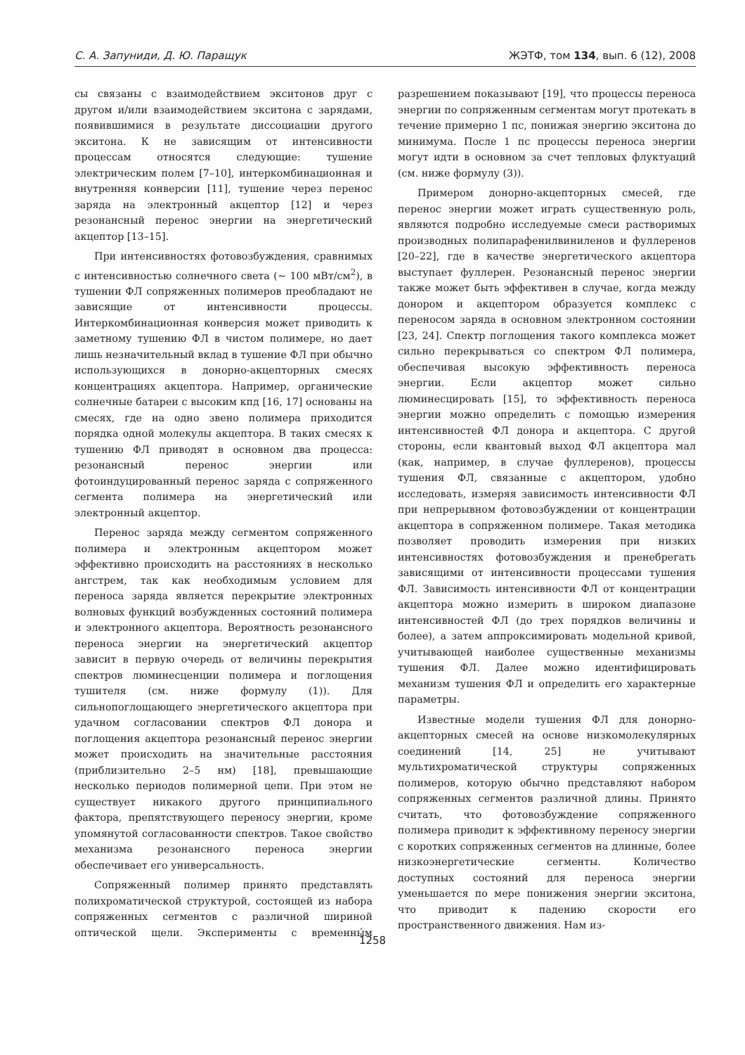С. А. Запуниди, Д. Ю. Паращук ЖЭТФ, том 134, вып. 6 (12), 2008
сы связаны с взаимодействием экситонов друг с другом и/или взаимодействием экситона с зарядами, появившимися в результате диссоциации другого экситона. К не зависящим от интенсивности процессам относятся следующие: тушение электрическим полем [7–10], интеркомбинационная и внутренняя конверсии [11], тушение через перенос заряда на электронный акцептор [12] и через резонансный перенос энергии на энергетический акцептор [13–15].
При интенсивностях фотовозбуждения, сравнимых с интенсивностью солнечного света (∼ 100 мВт/см<sup>2</sup>), в тушении ФЛ сопряженных полимеров преобладают не зависящие от интенсивности процессы. Интеркомбинационная конверсия может приводить к заметному тушению ФЛ в чистом полимере, но дает лишь незначительный вклад в тушение ФЛ при обычно использующихся в донорно-акцепторных смесях концентрациях акцептора. Например, органические солнечные батареи с высоким кпд [16, 17] основаны на смесях, где на одно звено полимера приходится порядка одной молекулы акцептора. В таких смесях к тушению ФЛ приводят в основном два процесса: резонансный перенос энергии или фотоиндуцированный перенос заряда с сопряженного сегмента полимера на энергетический или электронный акцептор.
Перенос заряда между сегментом сопряженного полимера и электронным акцептором может эффективно происходить на расстояниях в несколько ангстрем, так как необходимым условием для переноса заряда является перекрытие электронных волновых функций возбужденных состояний полимера и электронного акцептора. Вероятность резонансного переноса энергии на энергетический акцептор зависит в первую очередь от величины перекрытия спектров люминесценции полимера и поглощения тушителя (см. ниже формулу (1)). Для сильнопоглощающего энергетического акцептора при удачном согласовании спектров ФЛ донора и поглощения акцептора резонансный перенос энергии может происходить на значительные расстояния (приблизительно 2–5 нм) [18], превышающие несколько периодов полимерной цепи. При этом не существует никакого другого принципиального фактора, препятствующего переносу энергии, кроме упомянутой согласованности спектров. Такое свойство механизма резонансного переноса энергии обеспечивает его универсальность.
Сопряженный полимер принято представлять полихроматической структурой, состоящей из набора сопряженных сегментов с различной шириной оптической щели. Эксперименты с временны́м разрешением показывают [19], что процессы переноса энергии по сопряженным сегментам могут протекать в течение примерно 1 пс, понижая энергию экситона до минимума. После 1 пс процессы переноса энергии могут идти в основном за счет тепловых флуктуаций (см. ниже формулу (3)).
Примером донорно-акцепторных смесей, где перенос энергии может играть существенную роль, являются подробно исследуемые смеси растворимых производных полипарафенилвиниленов и фуллеренов [20–22], где в качестве энергетического акцептора выступает фуллерен. Резонансный перенос энергии также может быть эффективен в случае, когда между донором и акцептором образуется комплекс с переносом заряда в основном электронном состоянии [23, 24]. Спектр поглощения такого комплекса может сильно перекрываться со спектром ФЛ полимера, обеспечивая высокую эффективность переноса энергии. Если акцептор может сильно люминесцировать [15], то эффективность переноса энергии можно определить с помощью измерения интенсивностей ФЛ донора и акцептора. С другой стороны, если квантовый выход ФЛ акцептора мал (как, например, в случае фуллеренов), процессы тушения ФЛ, связанные с акцептором, удобно исследовать, измеряя зависимость интенсивности ФЛ при непрерывном фотовозбуждении от концентрации акцептора в сопряженном полимере. Такая методика позволяет проводить измерения при низких интенсивностях фотовозбуждения и пренебрегать зависящими от интенсивности процессами тушения ФЛ. Зависимость интенсивности ФЛ от концентрации акцептора можно измерить в широком диапазоне интенсивностей ФЛ (до трех порядков величины и более), а затем аппроксимировать модельной кривой, учитывающей наиболее существенные механизмы тушения ФЛ. Далее можно идентифицировать механизм тушения ФЛ и определить его характерные параметры.
Известные модели тушения ФЛ для донорно-акцепторных смесей на основе низкомолекулярных соединений [14, 25] не учитывают мультихроматической структуры сопряженных полимеров, которую обычно представляют набором сопряженных сегментов различной длины. Принято считать, что фотовозбуждение сопряженного полимера приводит к эффективному переносу энергии с коротких сопряженных сегментов на длинные, более низкоэнергетические сегменты. Количество доступных состояний для переноса энергии уменьшается по мере понижения энергии экситона, что приводит к падению скорости его пространственного движения. Нам из-
1258